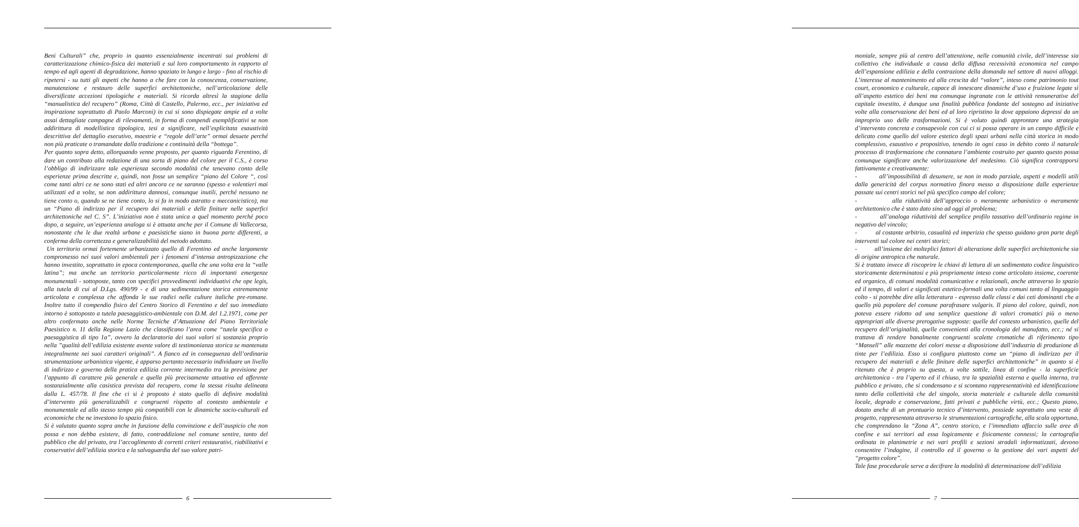Beni Culturali” che, proprio in quanto essenzialmente incentrati sui problemi di caratterizzazione chimico-fisica dei materiali e sul loro comportamento in rapporto al tempo ed agli agenti di degradazione, hanno spaziato in lungo e largo - fino al rischio di ripetersi - su tutti gli aspetti che hanno a che fare con la conoscenza, conservazione, manutenzione e restauro delle superfici architettoniche, nell’articolazione delle diversificate accezioni tipologiche e materiali. Si ricorda altresì la stagione della “manualistica del recupero” (Roma, Città di Castello, Palermo, ecc., per iniziativa ed inspirazione soprattutto di Paolo Marconi) in cui si sono dispiegate ampie ed a volte assai dettagliate campagne di rilevamenti, in forma di compendi esemplificativi se non addirittura di modellistica tipologica, tesi a significare, nell’esplicitata esaustività descrittiva del dettaglio esecutivo, maestrie e “regole dell’arte” ormai desuete perché non più praticate o tramandate dalla tradizione e continuità della “bottega”.
Per quanto sopra detto, allorquando venne proposto, per quanto riguarda Ferentino, di dare un contributo alla redazione di una sorta di piano del colore per il C.S., è corso l’obbligo di indirizzare tale esperienza secondo modalità che tenevano conto delle esperienze prima descritte e, quindi, non fosse un semplice “piano del Colore “, così come tanti altri ce ne sono stati ed altri ancora ce ne saranno (spesso e volentieri mai utilizzati ed a volte, se non addirittura dannosi, comunque inutili, perché nessuno ne tiene conto o, quando se ne tiene conto, lo si fa in modo astratto e meccanicistico), ma un “Piano di indirizzo per il recupero dei materiali e delle finiture nelle superfici architettoniche nel C. S”. L’iniziativa non è stata unica a quel momento perché poco dopo, a seguire, un’esperienza analoga si è attuata anche per il Comune di Vallecorsa, nonostante che le due realtà urbane e paesistiche siano in buona parte differenti, a conferma della correttezza e generalizzabilità del metodo adottato.
Un territorio ormai fortemente urbanizzato quello di Ferentino ed anche largamente compromesso nei suoi valori ambientali per i fenomeni d’intensa antropizzazione che hanno investito, soprattutto in epoca contemporanea, quella che una volta era la “valle latina”; ma anche un territorio particolarmente ricco di importanti emergenze monumentali - sottoposte, tanto con specifici provvedimenti individuativi che ope legis, alla tutela di cui al D.Lgs. 490/99 - e di una sedimentazione storica estremamente articolata e complessa che affonda le sue radici nelle culture italiche pre-romane. Inoltre tutto il compendio fisico del Centro Storico di Ferentino e del suo immediato intorno è sottoposto a tutela paesaggistico-ambientale con D.M. del 1.2.1971, come per altro confermato anche nelle Norme Tecniche d’Attuazione del Piano Territoriale Paesistico n. 11 della Regione Lazio che classificano l’area come “tutela specifica o paesaggistica di tipo 1a”, ovvero la declaratoria dei suoi valori si sostanzia proprio nella ”qualità dell’edilizia esistente avente valore di testimonianza storica se mantenuta integralmente nei suoi caratteri originali”. A fianco ed in conseguenza dell’ordinaria strumentazione urbanistica vigente, è apparso pertanto necessario individuare un livello di indirizzo e governo della pratica edilizia corrente intermedio tra la previsione per l’appunto di carattere più generale e quella più precisamente attuativa ed afferente sostanzialmente alla casistica prevista dal recupero, come la stessa risulta delineata dalla L. 457/78. Il fine che ci si è proposto è stato quello di definire modalità d’intervento più generalizzabili e congruenti rispetto al contesto ambientale e monumentale ed allo stesso tempo più compatibili con le dinamiche socio-culturali ed economiche che ne investono lo spazio fisico.
Si è valutato quanto sopra anche in funzione della convinzione e dell’auspicio che non possa e non debba esistere, di fatto, contraddizione nel comune sentire, tanto del pubblico che del privato, tra l’accoglimento di corretti criteri restaurativi, riabilitativi e conservativi dell’edilizia storica e la salvaguardia del suo valore patri-
6
moniale, sempre più al centro dell’attenzione, nelle comunità civile, dell’interesse sia collettivo che individuale a causa della diffusa recessività economica nel campo dell’espansione edilizia e della contrazione della domanda nel settore di nuovi alloggi. L’interesse al mantenimento ed alla crescita del “valore”, inteso come patrimonio tout court, economico e culturale, capace di innescare dinamiche d’uso e fruizione legate sì all’aspetto estetico dei beni ma comunque ingranate con le attività remunerative del capitale investito, è dunque una finalità pubblica fondante del sostegno ad iniziative volte alla conservazione dei beni ed al loro ripristino la dove appaiono depressi da un improprio uso delle trasformazioni. Si è voluto quindi approntare una strategia d’intervento concreta e consapevole con cui ci si possa operare in un campo difficile e delicato come quello del valore estetico degli spazi urbani nella città storica in modo complessivo, esaustivo e propositivo, tenendo in ogni caso in debito conto il naturale processo di trasformazione che connatura l’ambiente costruito per quanto questo possa comunque significare anche valorizzazione del medesimo. Ciò significa contrapporsi fattivamente e creativamente:
- all’impossibilità di desumere, se non in modo parziale, aspetti e modelli utili dalla genericità del corpus normativo finora messo a disposizione dalle esperienze passate sui centri storici nel più specifico campo del colore;
- alla riduttività dell’approccio o meramente urbanistico o meramente architettonico che è stato dato sino ad oggi al problema;
- all’analoga riduttività del semplice profilo tassativo dell’ordinario regime in negativo del vincolo;
- al costante arbitrio, casualità ed imperizia che spesso guidano gran parte degli interventi sul colore nei centri storici;
- all’insieme dei molteplici fattori di alterazione delle superfici architettoniche sia di origine antropica che naturale.
Si è trattato invece di riscoprire le chiavi di lettura di un sedimentato codice linguistico storicamente determinatosi e più propriamente inteso come articolato insieme, coerente ed organico, di comuni modalità comunicative e relazionali, anche attraverso lo spazio ed il tempo, di valori e significati estetico-formali una volta comuni tanto al linguaggio colto - si potrebbe dire alla letteratura - espresso dalle classi e dai ceti dominanti che a quello più popolare del comune parafrasare vulgaris. Il piano del colore, quindi, non poteva essere ridotto ad una semplice questione di valori cromatici più o meno appropriati alle diverse prerogative supposte: quelle del contesto urbanistico, quelle del recupero dell’originalità, quelle convenienti alla cronologia del manufatto, ecc.; né si trattava di rendere banalmente congruenti scalette cromatiche di riferimento tipo “Mansell” alle mazzette dei colori messe a disposizione dall’industria di produzione di tinte per l’edilizia. Esso si configura piuttosto come un “piano di indirizzo per il recupero dei materiali e delle finiture delle superfici architettoniche” in quanto si è ritenuto che è proprio su questa, a volte sottile, linea di confine - la superficie architettonica - tra l’aperto ed il chiuso, tra la spazialità esterna e quella interna, tra pubblico e privato, che si condensano e si scontano rappresentatività ed identificazione tanto della collettività che del singolo, storia materiale e culturale della comunità locale, degrado e conservazione, fatti privati e pubbliche virtù, ecc.; Questo piano, dotato anche di un prontuario tecnico d’intervento, possiede soprattutto una veste di progetto, rappresentata attraverso le strumentazioni cartografiche, alla scala opportuna, che comprendano la “Zona A”, centro storico, e l’immediato affaccio sulle aree di confine e sui territori ad essa logicamente e fisicamente connessi; la cartografia ordinata in planimetrie e nei vari profili e sezioni stradali informatizzati, devono consentire l’indagine, il controllo ed il governo o la gestione dei vari aspetti del “progetto colore”.
Tale fase procedurale serve a decifrare la modalità di determinazione dell’edilizia
7